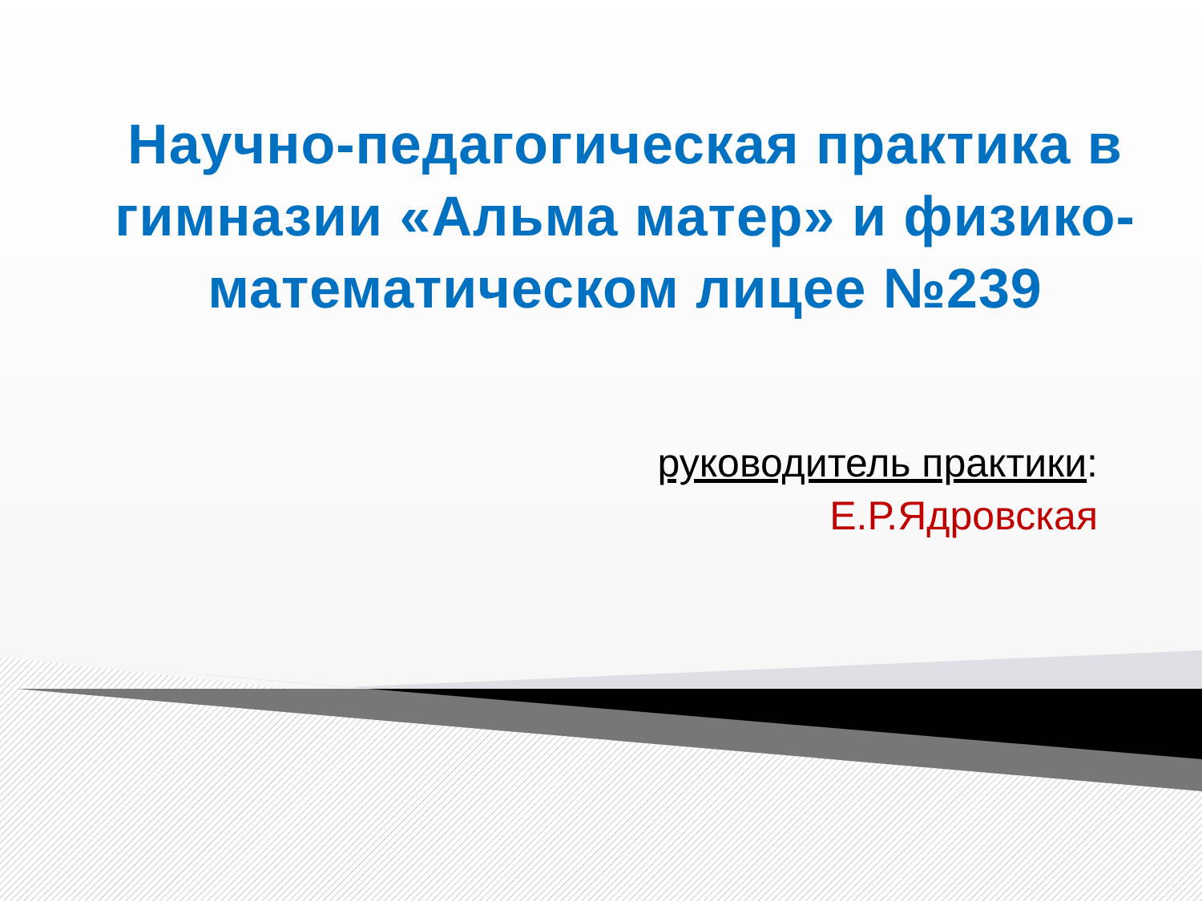Научно-педагогическая практика в гимназии «Альма матер» и физико-математическом лицее №239
руководитель практики:
Е.Р.Ядровская